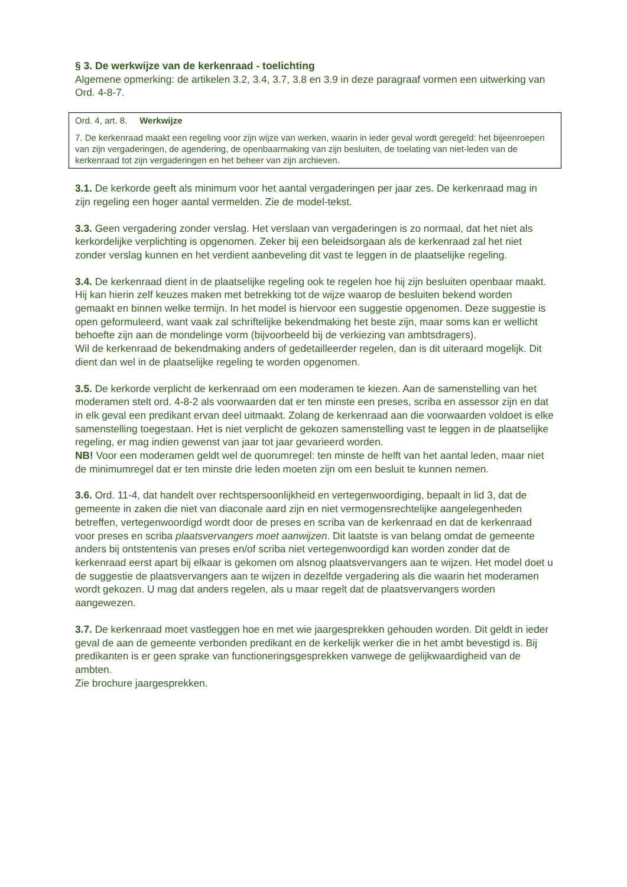§ 3. De werkwijze van de kerkenraad - toelichting
Algemene opmerking: de artikelen 3.2, 3.4, 3.7, 3.8 en 3.9 in deze paragraaf vormen een uitwerking van Ord. 4-8-7.
Ord. 4, art. 8. Werkwijze
7. De kerkenraad maakt een regeling voor zijn wijze van werken, waarin in ieder geval wordt geregeld: het bijeenroepen van zijn vergaderingen, de agendering, de openbaarmaking van zijn besluiten, de toelating van niet-leden van de kerkenraad tot zijn vergaderingen en het beheer van zijn archieven.
3.1. De kerkorde geeft als minimum voor het aantal vergaderingen per jaar zes. De kerkenraad mag in zijn regeling een hoger aantal vermelden. Zie de model-tekst.
3.3. Geen vergadering zonder verslag. Het verslaan van vergaderingen is zo normaal, dat het niet als kerkordelijke verplichting is opgenomen. Zeker bij een beleidsorgaan als de kerkenraad zal het niet zonder verslag kunnen en het verdient aanbeveling dit vast te leggen in de plaatselijke regeling.
3.4. De kerkenraad dient in de plaatselijke regeling ook te regelen hoe hij zijn besluiten openbaar maakt. Hij kan hierin zelf keuzes maken met betrekking tot de wijze waarop de besluiten bekend worden gemaakt en binnen welke termijn. In het model is hiervoor een suggestie opgenomen. Deze suggestie is open geformuleerd, want vaak zal schriftelijke bekendmaking het beste zijn, maar soms kan er wellicht behoefte zijn aan de mondelinge vorm (bijvoorbeeld bij de verkiezing van ambtsdragers).
Wil de kerkenraad de bekendmaking anders of gedetailleerder regelen, dan is dit uiteraard mogelijk. Dit dient dan wel in de plaatselijke regeling te worden opgenomen.
3.5. De kerkorde verplicht de kerkenraad om een moderamen te kiezen. Aan de samenstelling van het moderamen stelt ord. 4-8-2 als voorwaarden dat er ten minste een preses, scriba en assessor zijn en dat in elk geval een predikant ervan deel uitmaakt. Zolang de kerkenraad aan die voorwaarden voldoet is elke samenstelling toegestaan. Het is niet verplicht de gekozen samenstelling vast te leggen in de plaatselijke regeling, er mag indien gewenst van jaar tot jaar gevarieerd worden.
NB! Voor een moderamen geldt wel de quorumregel: ten minste de helft van het aantal leden, maar niet de minimumregel dat er ten minste drie leden moeten zijn om een besluit te kunnen nemen.
3.6. Ord. 11-4, dat handelt over rechtspersoonlijkheid en vertegenwoordiging, bepaalt in lid 3, dat de gemeente in zaken die niet van diaconale aard zijn en niet vermogensrechtelijke aangelegenheden betreffen, vertegenwoordigd wordt door de preses en scriba van de kerkenraad en dat de kerkenraad voor preses en scriba plaatsvervangers moet aanwijzen. Dit laatste is van belang omdat de gemeente anders bij ontstentenis van preses en/of scriba niet vertegenwoordigd kan worden zonder dat de kerkenraad eerst apart bij elkaar is gekomen om alsnog plaatsvervangers aan te wijzen. Het model doet u de suggestie de plaatsvervangers aan te wijzen in dezelfde vergadering als die waarin het moderamen wordt gekozen. U mag dat anders regelen, als u maar regelt dat de plaatsvervangers worden aangewezen.
3.7. De kerkenraad moet vastleggen hoe en met wie jaargesprekken gehouden worden. Dit geldt in ieder geval de aan de gemeente verbonden predikant en de kerkelijk werker die in het ambt bevestigd is. Bij predikanten is er geen sprake van functioneringsgesprekken vanwege de gelijkwaardigheid van de ambten.
Zie brochure jaargesprekken.